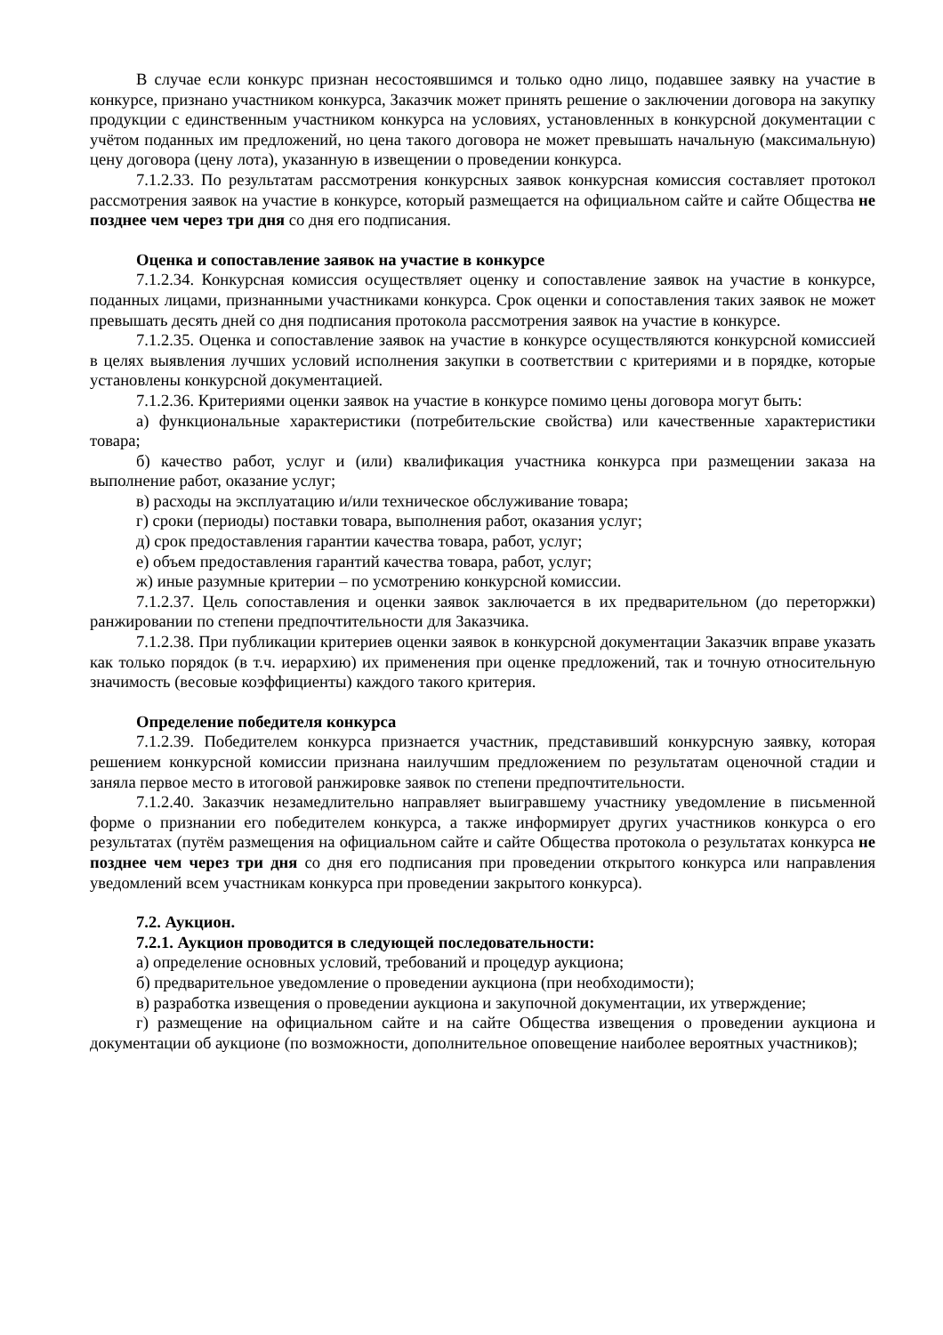В случае если конкурс признан несостоявшимся и только одно лицо, подавшее заявку на участие в конкурсе, признано участником конкурса, Заказчик может принять решение о заключении договора на закупку продукции с единственным участником конкурса на условиях, установленных в конкурсной документации с учётом поданных им предложений, но цена такого договора не может превышать начальную (максимальную) цену договора (цену лота), указанную в извещении о проведении конкурса.
7.1.2.33. По результатам рассмотрения конкурсных заявок конкурсная комиссия составляет протокол рассмотрения заявок на участие в конкурсе, который размещается на официальном сайте и сайте Общества не позднее чем через три дня со дня его подписания.
Оценка и сопоставление заявок на участие в конкурсе
7.1.2.34. Конкурсная комиссия осуществляет оценку и сопоставление заявок на участие в конкурсе, поданных лицами, признанными участниками конкурса. Срок оценки и сопоставления таких заявок не может превышать десять дней со дня подписания протокола рассмотрения заявок на участие в конкурсе.
7.1.2.35. Оценка и сопоставление заявок на участие в конкурсе осуществляются конкурсной комиссией в целях выявления лучших условий исполнения закупки в соответствии с критериями и в порядке, которые установлены конкурсной документацией.
7.1.2.36. Критериями оценки заявок на участие в конкурсе помимо цены договора могут быть:
а) функциональные характеристики (потребительские свойства) или качественные характеристики товара;
б) качество работ, услуг и (или) квалификация участника конкурса при размещении заказа на выполнение работ, оказание услуг;
в) расходы на эксплуатацию и/или техническое обслуживание товара;
г) сроки (периоды) поставки товара, выполнения работ, оказания услуг;
д) срок предоставления гарантии качества товара, работ, услуг;
е) объем предоставления гарантий качества товара, работ, услуг;
ж) иные разумные критерии – по усмотрению конкурсной комиссии.
7.1.2.37. Цель сопоставления и оценки заявок заключается в их предварительном (до переторжки) ранжировании по степени предпочтительности для Заказчика.
7.1.2.38. При публикации критериев оценки заявок в конкурсной документации Заказчик вправе указать как только порядок (в т.ч. иерархию) их применения при оценке предложений, так и точную относительную значимость (весовые коэффициенты) каждого такого критерия.
Определение победителя конкурса
7.1.2.39. Победителем конкурса признается участник, представивший конкурсную заявку, которая решением конкурсной комиссии признана наилучшим предложением по результатам оценочной стадии и заняла первое место в итоговой ранжировке заявок по степени предпочтительности.
7.1.2.40. Заказчик незамедлительно направляет выигравшему участнику уведомление в письменной форме о признании его победителем конкурса, а также информирует других участников конкурса о его результатах (путём размещения на официальном сайте и сайте Общества протокола о результатах конкурса не позднее чем через три дня со дня его подписания при проведении открытого конкурса или направления уведомлений всем участникам конкурса при проведении закрытого конкурса).
7.2. Аукцион.
7.2.1. Аукцион проводится в следующей последовательности:
а) определение основных условий, требований и процедур аукциона;
б) предварительное уведомление о проведении аукциона (при необходимости);
в) разработка извещения о проведении аукциона и закупочной документации, их утверждение;
г) размещение на официальном сайте и на сайте Общества извещения о проведении аукциона и документации об аукционе (по возможности, дополнительное оповещение наиболее вероятных участников);